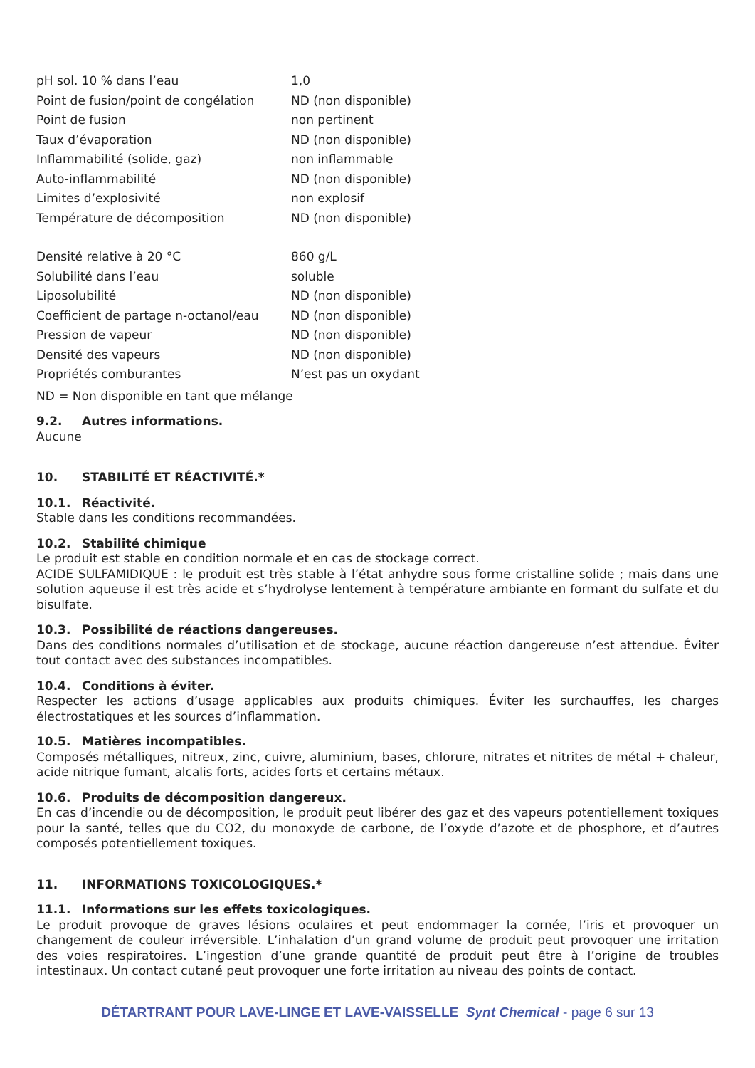| pH sol. 10 % dans l’eau | 1,0 |
| Point de fusion/point de congélation | ND (non disponible) |
| Point de fusion | non pertinent |
| Taux d’évaporation | ND (non disponible) |
| Inflammabilité (solide, gaz) | non inflammable |
| Auto-inflammabilité | ND (non disponible) |
| Limites d’explosivité | non explosif |
| Température de décomposition | ND (non disponible) |
| Densité relative à 20 °C | 860 g/L |
| Solubilité dans l’eau | soluble |
| Liposolubilité | ND (non disponible) |
| Coefficient de partage n-octanol/eau | ND (non disponible) |
| Pression de vapeur | ND (non disponible) |
| Densité des vapeurs | ND (non disponible) |
| Propriétés comburantes | N’est pas un oxydant |
ND = Non disponible en tant que mélange
9.2. Autres informations.
Aucune
10. STABILITÉ ET RÉACTIVITÉ.*
10.1. Réactivité.
Stable dans les conditions recommandées.
10.2. Stabilité chimique
Le produit est stable en condition normale et en cas de stockage correct.
ACIDE SULFAMIDIQUE : le produit est très stable à l’état anhydre sous forme cristalline solide ; mais dans une solution aqueuse il est très acide et s’hydrolyse lentement à température ambiante en formant du sulfate et du bisulfate.
10.3. Possibilité de réactions dangereuses.
Dans des conditions normales d’utilisation et de stockage, aucune réaction dangereuse n’est attendue. Éviter tout contact avec des substances incompatibles.
10.4. Conditions à éviter.
Respecter les actions d’usage applicables aux produits chimiques. Éviter les surchauffes, les charges électrostatiques et les sources d’inflammation.
10.5. Matières incompatibles.
Composés métalliques, nitreux, zinc, cuivre, aluminium, bases, chlorure, nitrates et nitrites de métal + chaleur, acide nitrique fumant, alcalis forts, acides forts et certains métaux.
10.6. Produits de décomposition dangereux.
En cas d’incendie ou de décomposition, le produit peut libérer des gaz et des vapeurs potentiellement toxiques pour la santé, telles que du CO2, du monoxyde de carbone, de l’oxyde d’azote et de phosphore, et d’autres composés potentiellement toxiques.
11. INFORMATIONS TOXICOLOGIQUES.*
11.1. Informations sur les effets toxicologiques.
Le produit provoque de graves lésions oculaires et peut endommager la cornée, l’iris et provoquer un changement de couleur irréversible. L’inhalation d’un grand volume de produit peut provoquer une irritation des voies respiratoires. L’ingestion d’une grande quantité de produit peut être à l’origine de troubles intestinaux. Un contact cutané peut provoquer une forte irritation au niveau des points de contact.
DÉTARTRANT POUR LAVE-LINGE ET LAVE-VAISSELLE Synt Chemical - page 6 sur 13